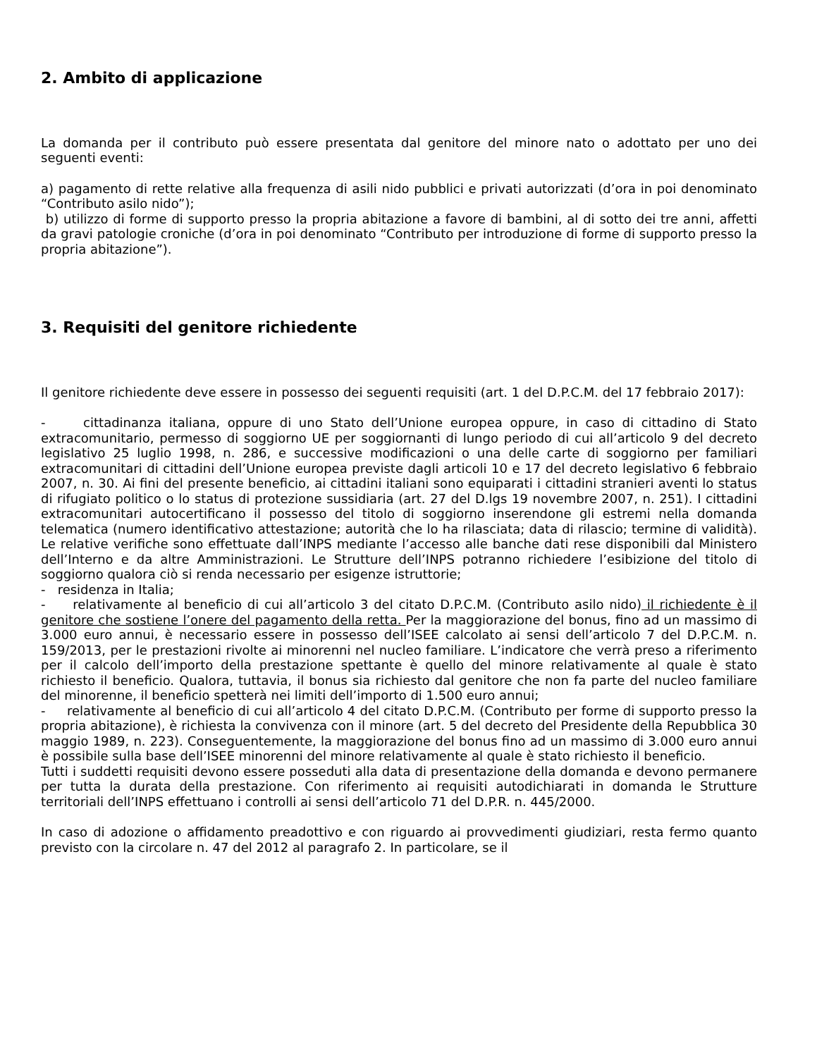2. Ambito di applicazione
La domanda per il contributo può essere presentata dal genitore del minore nato o adottato per uno dei seguenti eventi:
a) pagamento di rette relative alla frequenza di asili nido pubblici e privati autorizzati (d’ora in poi denominato “Contributo asilo nido”);
b) utilizzo di forme di supporto presso la propria abitazione a favore di bambini, al di sotto dei tre anni, affetti da gravi patologie croniche (d’ora in poi denominato “Contributo per introduzione di forme di supporto presso la propria abitazione”).
3. Requisiti del genitore richiedente
Il genitore richiedente deve essere in possesso dei seguenti requisiti (art. 1 del D.P.C.M. del 17 febbraio 2017):
- cittadinanza italiana, oppure di uno Stato dell’Unione europea oppure, in caso di cittadino di Stato extracomunitario, permesso di soggiorno UE per soggiornanti di lungo periodo di cui all’articolo 9 del decreto legislativo 25 luglio 1998, n. 286, e successive modificazioni o una delle carte di soggiorno per familiari extracomunitari di cittadini dell’Unione europea previste dagli articoli 10 e 17 del decreto legislativo 6 febbraio 2007, n. 30. Ai fini del presente beneficio, ai cittadini italiani sono equiparati i cittadini stranieri aventi lo status di rifugiato politico o lo status di protezione sussidiaria (art. 27 del D.lgs 19 novembre 2007, n. 251). I cittadini extracomunitari autocertificano il possesso del titolo di soggiorno inserendone gli estremi nella domanda telematica (numero identificativo attestazione; autorità che lo ha rilasciata; data di rilascio; termine di validità). Le relative verifiche sono effettuate dall’INPS mediante l’accesso alle banche dati rese disponibili dal Ministero dell’Interno e da altre Amministrazioni. Le Strutture dell’INPS potranno richiedere l’esibizione del titolo di soggiorno qualora ciò si renda necessario per esigenze istruttorie;
- residenza in Italia;
- relativamente al beneficio di cui all’articolo 3 del citato D.P.C.M. (Contributo asilo nido) il richiedente è il genitore che sostiene l’onere del pagamento della retta. Per la maggiorazione del bonus, fino ad un massimo di 3.000 euro annui, è necessario essere in possesso dell’ISEE calcolato ai sensi dell’articolo 7 del D.P.C.M. n. 159/2013, per le prestazioni rivolte ai minorenni nel nucleo familiare. L’indicatore che verrà preso a riferimento per il calcolo dell’importo della prestazione spettante è quello del minore relativamente al quale è stato richiesto il beneficio. Qualora, tuttavia, il bonus sia richiesto dal genitore che non fa parte del nucleo familiare del minorenne, il beneficio spetterà nei limiti dell’importo di 1.500 euro annui;
- relativamente al beneficio di cui all’articolo 4 del citato D.P.C.M. (Contributo per forme di supporto presso la propria abitazione), è richiesta la convivenza con il minore (art. 5 del decreto del Presidente della Repubblica 30 maggio 1989, n. 223). Conseguentemente, la maggiorazione del bonus fino ad un massimo di 3.000 euro annui è possibile sulla base dell’ISEE minorenni del minore relativamente al quale è stato richiesto il beneficio.
Tutti i suddetti requisiti devono essere posseduti alla data di presentazione della domanda e devono permanere per tutta la durata della prestazione. Con riferimento ai requisiti autodichiarati in domanda le Strutture territoriali dell’INPS effettuano i controlli ai sensi dell’articolo 71 del D.P.R. n. 445/2000.
In caso di adozione o affidamento preadottivo e con riguardo ai provvedimenti giudiziari, resta fermo quanto previsto con la circolare n. 47 del 2012 al paragrafo 2. In particolare, se il